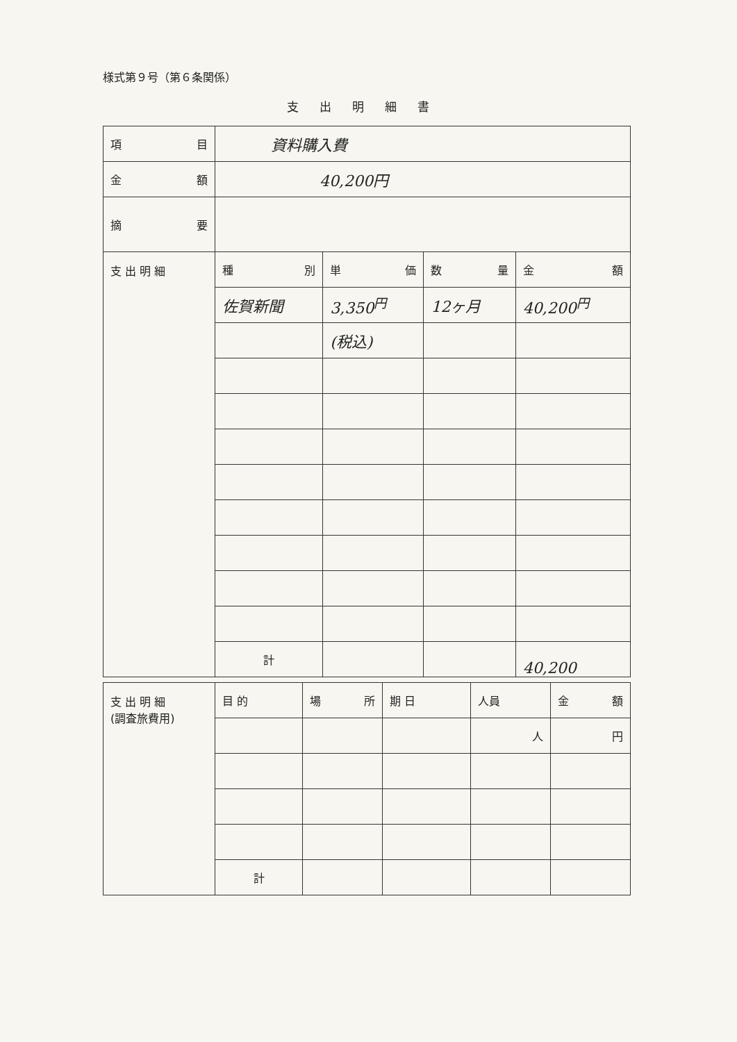様式第９号（第６条関係）
支出明細書
| 項 目 | 資料購入費 | | | |
| 金 額 | 40,200円 | | | |
| 摘 要 | | | | |
| 支 出 明 細 | 種 別 | 単 価 | 数 量 | 金 額 |
| | 佐賀新聞 | 3,350<sup>円</sup> | 12ヶ月 | 40,200<sup>円</sup> |
| | | (税込) | | |
| | 計 | | | 40,200 |
| 支 出 明 細 (調査旅費用) | 目 的 | 場 所 | 期 日 | 人員 | 金 額 |
| | | | | 人 | 円 |
| | 計 | | | | |